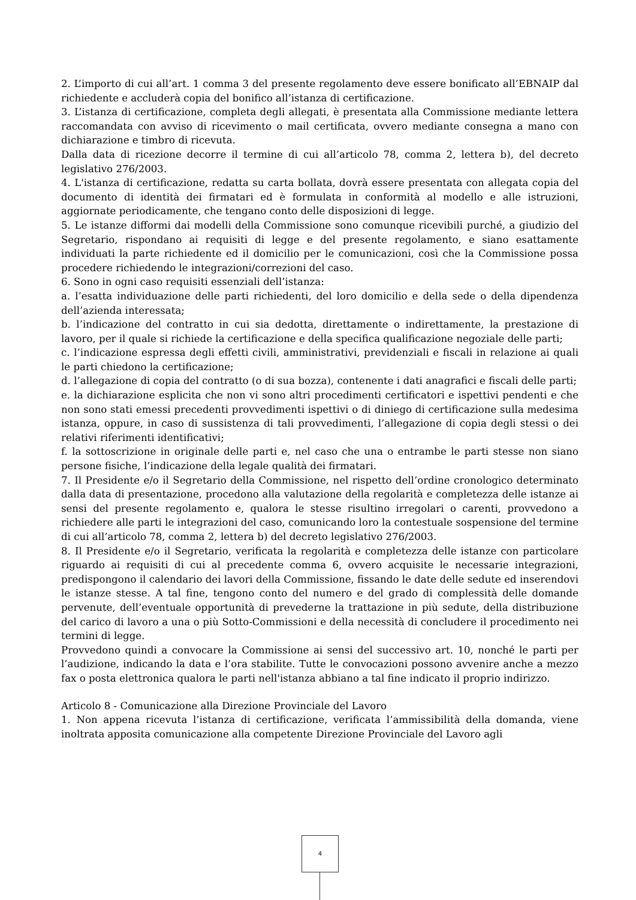2. L’importo di cui all’art. 1 comma 3 del presente regolamento deve essere bonificato all’EBNAIP dal richiedente e accluderà copia del bonifico all’istanza di certificazione.
3. L’istanza di certificazione, completa degli allegati, è presentata alla Commissione mediante lettera raccomandata con avviso di ricevimento o mail certificata, ovvero mediante consegna a mano con dichiarazione e timbro di ricevuta.
Dalla data di ricezione decorre il termine di cui all’articolo 78, comma 2, lettera b), del decreto legislativo 276/2003.
4. L'istanza di certificazione, redatta su carta bollata, dovrà essere presentata con allegata copia del documento di identità dei firmatari ed è formulata in conformità al modello e alle istruzioni, aggiornate periodicamente, che tengano conto delle disposizioni di legge.
5. Le istanze difformi dai modelli della Commissione sono comunque ricevibili purché, a giudizio del Segretario, rispondano ai requisiti di legge e del presente regolamento, e siano esattamente individuati la parte richiedente ed il domicilio per le comunicazioni, così che la Commissione possa procedere richiedendo le integrazioni/correzioni del caso.
6. Sono in ogni caso requisiti essenziali dell’istanza:
a. l’esatta individuazione delle parti richiedenti, del loro domicilio e della sede o della dipendenza dell’azienda interessata;
b. l’indicazione del contratto in cui sia dedotta, direttamente o indirettamente, la prestazione di lavoro, per il quale si richiede la certificazione e della specifica qualificazione negoziale delle parti;
c. l’indicazione espressa degli effetti civili, amministrativi, previdenziali e fiscali in relazione ai quali le parti chiedono la certificazione;
d. l’allegazione di copia del contratto (o di sua bozza), contenente i dati anagrafici e fiscali delle parti;
e. la dichiarazione esplicita che non vi sono altri procedimenti certificatori e ispettivi pendenti e che non sono stati emessi precedenti provvedimenti ispettivi o di diniego di certificazione sulla medesima istanza, oppure, in caso di sussistenza di tali provvedimenti, l’allegazione di copia degli stessi o dei relativi riferimenti identificativi;
f. la sottoscrizione in originale delle parti e, nel caso che una o entrambe le parti stesse non siano persone fisiche, l’indicazione della legale qualità dei firmatari.
7. Il Presidente e/o il Segretario della Commissione, nel rispetto dell’ordine cronologico determinato dalla data di presentazione, procedono alla valutazione della regolarità e completezza delle istanze ai sensi del presente regolamento e, qualora le stesse risultino irregolari o carenti, provvedono a richiedere alle parti le integrazioni del caso, comunicando loro la contestuale sospensione del termine di cui all’articolo 78, comma 2, lettera b) del decreto legislativo 276/2003.
8. Il Presidente e/o il Segretario, verificata la regolarità e completezza delle istanze con particolare riguardo ai requisiti di cui al precedente comma 6, ovvero acquisite le necessarie integrazioni, predispongono il calendario dei lavori della Commissione, fissando le date delle sedute ed inserendovi le istanze stesse. A tal fine, tengono conto del numero e del grado di complessità delle domande pervenute, dell’eventuale opportunità di prevederne la trattazione in più sedute, della distribuzione del carico di lavoro a una o più Sotto-Commissioni e della necessità di concludere il procedimento nei termini di legge.
Provvedono quindi a convocare la Commissione ai sensi del successivo art. 10, nonché le parti per l’audizione, indicando la data e l’ora stabilite. Tutte le convocazioni possono avvenire anche a mezzo fax o posta elettronica qualora le parti nell'istanza abbiano a tal fine indicato il proprio indirizzo.
Articolo 8 - Comunicazione alla Direzione Provinciale del Lavoro
1. Non appena ricevuta l’istanza di certificazione, verificata l’ammissibilità della domanda, viene inoltrata apposita comunicazione alla competente Direzione Provinciale del Lavoro agli
4